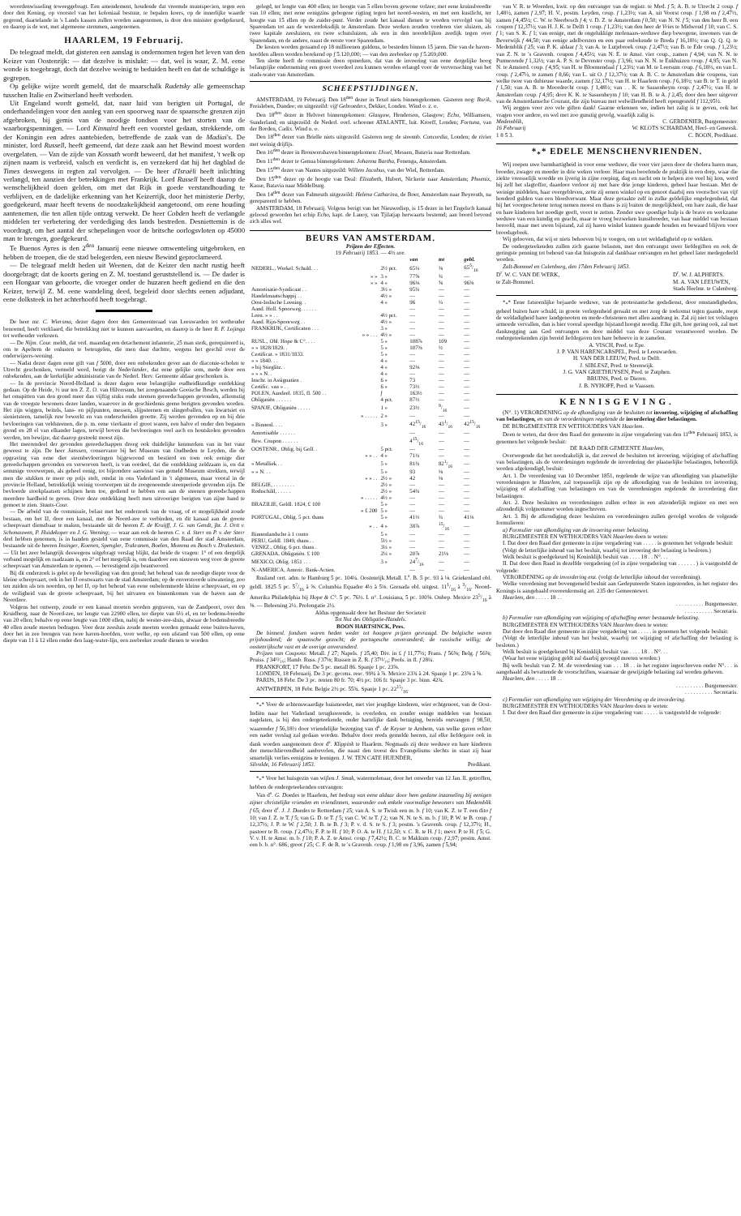woordenwisseling teweeggebragt. Een amendement, houdende dat vreemde muntspecien, tegen een door den Koning, op voorstel van het koloniaal bestuur, te bepalen koers, op de innerlijke waarde gegrond, daartelande in 's Lands kassen zullen worden aangenomen, is door den minister goedgekeurd, en daarop is de wet, met algemeene stemmen, aangenomen.
HAARLEM, 19 Februarij.
De telegraaf meldt, dat gisteren een aanslag is ondernomen tegen het leven van den Keizer van Oostenrijk: — dat dezelve is mislukt: — dat, wel is waar, Z. M. eene wonde is toegebragt, doch dat dezelve weinig te beduiden heeft en dat de schuldige is gegrepen.
Op gelijke wijze wordt gemeld, dat de maarschalk Radetsky alle gemeenschap tusschen Italie en Zwitserland heeft verboden.
Uit Engeland wordt gemeld, dat, naar luid van berigten uit Portugal, de onderhandelingen voor den aanleg van een spoorweg naar de spaansche grenzen zijn afgebroken, bij gemis van de noodige fondsen voor het storten van de waarborgspenningen. — Lord Kinnaird heeft een voorstel gedaan, strekkende, om der Koningin een adres aantebieden, betreffende de zaak van de Madiai's. De minister, lord Russell, heeft gemeend, dat deze zaak aan het Bewind moest worden overgelaten. — Van de zijde van Kossuth wordt beweerd, dat het manifest, 't welk op zijnen naam is verbreid, valsch en verdicht is, en verzekerd dat hij het dagblad de Times deswegens in regten zal vervolgen. — De heer d'Israëli heeft inlichting verlangd, ten aanzien der betrekkingen met Frankrijk. Lord Russell heeft daarop de wenschelijkheid doen gelden, om met dat Rijk in goede verstandhouding te verblijven, en de dadelijke erkenning van het Keizerrijk, door het ministerie Derby, goedgekeurd, maar heeft tevens de noodzakelijkheid aangetoond, om eene houding aantenemen, die ten allen tijde ontzag verwekt. De heer Cobden heeft de verlangde middelen ter verbetering der verdediging des lands bestreden. Desniettemin is de voordragt, om het aantal der schepelingen voor de britsche oorlogsvloten op 45000 man te brengen, goedgekeurd.
Te Buenos Ayres is den 2<sup>den</sup> Januarij eene nieuwe omwenteling uitgebroken, en hebben de troepen, die de stad belegerden, een nieuw Bewind geproclameerd.
— De telegraaf meldt heden uit Weenen, dat de Keizer den nacht rustig heeft doorgebragt; dat de koorts gering en Z. M. toestand geruststellend is. — De dader is een Hongaar van geboorte, die vroeger onder de huzaren heeft gediend en die den Keizer, terwijl Z. M. eene wandeling deed, begeleid door slechts eenen adjudant, eene dolksteek in het achterhoofd heeft toegebragt.
De heer mr. C. Wiersma, dezer dagen door den Gemeenteraad van Leeuwarden tot wethouder benoemd, heeft verklaard, die betrekking niet te kunnen aanvaarden, en daarop is de heer R. F. Lojinga tot wethouder verkozen.
— De Nijm. Cour. meldt, dat verl. maandag een detachement infanterie, 25 man sterk, gerequireerd is, om te Apeltern de onlusten te beteugelen, die men daar duchtte, wegens het geschil over de onderwijzers-woning.
— Nadat dezer dagen eene gift van f 5000, door een onbekenden gever aan de diaconie-scholen te Utrecht geschonken, vermeld werd, berigt de Nederlander, dat eene gelijke som, mede door een onbekenden, aan de kerkelijke administratie van de Nederl. Herv. Gemeente aldaar geschonken is.
— In de provincie Noord-Holland is dezer dagen eene belangrijke oudheidkundige ontdekking gedaan. Op de Heide, ½ uur ten Z. Z. O. van Hilversum, het zoogenaamde Gooische Bosch, werden bij het omspitten van den grond meer dan vijftig stuks oude steenen gereedschappen gevonden, afkomstig van de vroegste bewoners dezer landen, waarover in de geschiedenis geene berigten gevonden worden. Het zijn wiggen, beitels, lans- en pijlpunten, messen, slijpsteenen en slingerballen, van kwartsiet en sienietsteen, tamelijk ruw bewerkt en van onderscheiden grootte. Zij werden gevonden op en bij drie bevloeringen van veldsteenen, die p. m. eene vierkante el groot waren, een halve el onder den beganen grond en 28 el van elkander lagen, terwijl boven die bevloeringen veel asch en houtskolen gevonden werden, ten bewijze, dat daarop gestookt moest zijn.
Het meerendeel der gevonden gereedschappen droeg ook duidelijke kenmerken van in het vuur geweest te zijn. De heer Janssen, conservator bij het Museum van Oudheden te Leyden, die de opgraving van eene dier steenbevloeringen bijgewoond en bestierd en toen ook eenige dier gereedschappen gevonden en verworven heeft, is van oordeel, dat die ontdekking zeldzaam is, en dat sommige voorwerpen, als geheel eenig, tot bijzondere aanwinst van gemeld Museum strekken, terwijl men die stukken te meer op prijs stelt, omdat in ons Vaderland in 't algemeen, maar vooral in de provincie Holland, betrekkelijk weinig voorwerpen uit de zoogenoemde steenperiode gevonden zijn. De bevloerde stookplaatsen schijnen hem toe, gediend te hebben om aan de steenen gereedschappen meerdere hardheid te geven. Over deze ontdekking heeft men uitvoeriger berigten van zijne hand te gemoet te zien. Staats-Cour.
— De arbeid van de commissie, belast met het onderzoek van de vraag, of er mogelijkheid zoude bestaan, om het IJ, door een kanaal, met de Noord-zee te verbinden, en dit kanaal aan de groote scheepvaart dienstbaar te maken, bestaande uit de heeren E. de Kruijff, J. G. van Gendt, jhr. J. Ortt v. Schonauwen, P. Huidekoper en J. G. Veening; — waar aan ook de heeren C. v. d. Sterr en P. v. der Sterr deel hebben genomen, is in handen gesteld van eene commissie van den Raad der stad Amsterdam, bestaande uit de heeren Insinger, Koenen, Spengler, Trakranen, Boelen, Momma en Bosch v. Drakestein. — Uit het zeer belangrijk deswegens uitgebragt verslag blijkt, dat beide de vragen: 1° of een dergelijk verband mogelijk en raadzaam is, en 2° of het mogelijk is, om daardoor een nieuwen weg voor de groote scheepvaart van Amsterdam te openen, — bevestigend zijn beantwoord.
Bij dit onderzoek is gelet op de beveiliging van den grond; het behoud van de noodige diepte voor de kleine scheepvaart, ook in het IJ oostwaarts van de stad Amsterdam; op de onverstoorde uitwatering, zoo ten zuiden als ten noorden, op het IJ, op het behoud van eene onbelemmerde kleine scheepvaart, en op de veiligheid van de groote scheepvaart, bij het uitvaren en binnenkomen van de haven aan de Noordzee.
Volgens het ontwerp, zoude er een kanaal moeten worden gegraven, van de Zandpoort, over den Kruidberg, naar de Noord-zee, ter lengte van 22900 ellen, ter diepte van 6½ el, en ter bodems-breedte van 20 ellen; behalve op eene lengte van 1000 ellen, nabij de wester-zee-sluis, alwaar de bodemsbreedte 40 ellen zoude moeten bedragen. Voor deze zeesluis zoude moeten worden gemaakt eene buiten-haven, door het in zee brengen van twee haven-hoofden, voor welke, op een afstand van 500 ellen, op eene diepte van 11 à 12 ellen onder den laag-water-lijn, een zeebreker zoude dienen te worden
gelegd, ter lengte van 400 ellen; ter hoogte van 5 ellen boven gewone volzee; met eene kruinsbreedte van 10 ellen; met eene eenigzins gebogene rigting tegen het noord-westen, en met een kustlicht, ter hoogte van 15 ellen op de zuider-punt. Verder zoude het kanaal dienen te worden vervolgd van bij Sparendam tot aan de westerdoksdijk te Amsterdam. Deze werken zouden vorderen vier sluizen, als twee kapitale zeesluizen, en twee schutsluizen, als een in den noordelijken zeedijk tegen over Sparendam, en de andere, naast de eerste voor Sparendam.
De kosten worden geraamd op 18 millioenen guldens, te besteden binnen 15 jaren. Die van de haven-hoofden alleen worden berekend op f 5.120,000; — van den zeebreker op f 5.269,000.
Ten slotte heeft de commissie doen opmerken, dat van de invoering van eene dergelijke hoog belangrijke onderneming een groot voordeel zou kunnen worden erlangd voor de ververssching van het stads-water van Amsterdam.
SCHEEPSTIJDINGEN.
AMSTERDAM, 19 Februarij. Den 18<sup>den</sup> dezer in Texel niets binnengekomen. Gisteren nog: Rurik, Freisleben, Dundee; en uitgezeild: vijf Gebroeders, Dekker, Londen. Wind o. z. o.
Den 18<sup>den</sup> dezer in Helvoet binnengekomen: Glasgow, Henderson, Glasgow; Echo, Williamson, Sunderland; en uitgezeild: de Nederl. oorl. schooner ATALANTE, luit. Kroeff, Londen; Fortuna, van der Borden, Cadix. Wind n. o.
Den 18<sup>den</sup> dezer van Brielle niets uitgezeild. Gisteren nog: de stoomb. Concordia, Londen; de rivier met weinig drijfijs.
Den 16<sup>den</sup> dezer in Brouwershaven binnengekomen: IJssel, Messen, Batavia naar Rotterdam.
Den 11<sup>den</sup> dezer te Genua binnengekomen: Johanna Bartha, Fenenga, Amsterdam.
Den 15<sup>den</sup> dezer van Nantes uitgezeild: Willem Jacobus, van der Wiel, Rotterdam.
Den 15<sup>den</sup> dezer op de hoogte van Deal: Elisabeth, Hubert, Nickerie naar Amsterdam; Phoenix, Kasse, Batavia naar Middelburg.
Den 14<sup>den</sup> dezer van Falmouth uitgezeild: Helena Catharina, de Boer, Amsterdam naar Beyrouth, na gerepareerd te hebben.
AMSTERDAM, 18 Februarij. Volgens berigt van het Nieuwediep, is 15 dezer in het Engelsch kanaal geloosd geworden het schip Echo, kapt. de Lanoy, van Tjilatjap herwaarts bestemd; aan boord bevond zich alles wel.
BEURS VAN AMSTERDAM.
Prijzen der Effecten.
19 Februarij 1853. — 4½ ure.
| | | van | tot | gebl. |
| --- | --- | --- | --- | --- |
| NEDERL., Werkel. Schuld. . . | 2½ pct. | 65¼ | ⅜ | 655/16 |
| » » | 3 » | 77⅝ | ¾ | — |
| » » | 4 » | 96⅛ | ⅝ | 96⅜ |
| Amortisatie-Syndicaat . . | 3½ » | 95¾ | — | — |
| Handelmaatschappij . . | 4½ » | — | — | — |
| Oost-Indische Leening. . | 4 » | 96 | ¼ | — |
| Aand. Holl. Spoorweg. . . . . . | | — | — | — |
| Leen. » » . . | 4½ pct. | — | — | — |
| Aand. Rijn-Spoorweg . . | 4½ » | — | — | — |
| FRANKRIJK, Certificaten . . . | 3 » | — | — | — |
| » » . . . | 4½ » | — | — | — |
| RUSL., Obl. Hope & C°. . . . | 5 » | 108⅞ | 109 | — |
| » » 1828/1829. . | 5 » | 107⅜ | ½ | — |
| Certificat. » 1831/1833. | 5 » | — | — | — |
| » » 1840. . . | 4 » | — | — | — |
| » bij Stieglitz. . | 4 » | 92⅛ | — | — |
| » » » N. . | 4 » | — | — | — |
| Inschr. in Assignatien . | 6 » | 73 | — | — |
| Certific. van » . . | 6 » | 73½ | — | — |
| POLEN, Aandeel. 1835, fl. 500 . . | f | 163½ | — | — |
| Obligatiën . . . . . . | 4 pct. | 87½ | — | — |
| SPANJE, Obligatiën . . . . . | 1 » | 23½ | 9/16 | — |
| » . . . . . | 2 » | — | — | — |
| » Binnenl. . . . | 3 » | 4215/16 | 431/16 | 4215/16 |
| Amortisable . . . . . . | | — | — | — |
| Bew. Coupon . . . . . . | | 415/16 | — | — |
| OOSTENR., Oblig. bij Goll. . | 5 pct. | — | — | — |
| » » . . | 4 » | 71¼ | — | — |
| » Metalliek . . | 5 » | 81¾ | 821/16 | — |
| » » N. . . | 5 » | 93 | ⅛ | — |
| » » . . | 2½ » | 42 | ⅛ | — |
| BELGIE, . . . . . . . . | 2½ » | — | — | — |
| Rothschild, . . . . . | 2½ » | 54¾ | — | — |
| » . . . . . | 4½ » | — | — | — |
| BRAZILIE, Geldl. 1824, £ 100 | 5 » | — | — | — |
| » £ 200 | 5 » | — | — | — |
| PORTUGAL, Oblig. 5 pct. thans | 5 » | 41½ | ¾ | 41⅛ |
| » . . | 4 » | 38⅞ | 15/16 | — |
| Binnenlandsche à 1 conto | 5 » | — | — | — |
| PERU, Geldl. 1849, thans . . | 5½ » | — | — | — |
| VENEZ., Oblig. 6 pct. thans . | 3¼ » | — | — | — |
| GRENADA, Obligatiën. £ 100 | 2¼ » | 20⅞ | 21⅛ | — |
| MEXICO, Oblig. 1851 . . . | 3 » | 247/16 | — | — |
| N.-AMERICA, Americ. Bank-Actien. | | — | — | — |
Rusland cert. adm. te Hamburg 5 pc. 104¼. Oostenrijk Metall. L<sup>s</sup>. B. 5 pc. 93 à ⅛. Griekenland obl. geldl. 1825 5 pc. 57/16 à ⅝. Columbia Equador 4½ à 5⅛. Grenada obl. uitgest. 111/16 à 3/16. Noord-Amerika Philadelphia bij Hope & C°. 5 pc. 76½. I. n°. Louisiana, 5 pc. 100⅝. Onbep. Mexico 235/16 à ⅜. — Beleening 2½. Prolongatie 2½.
Aldus opgemaakt door het Bestuur der Societeit
Tot Nut des Obligatie-Handels.
BOON HARTSINCK, Pres.
De binnenl. fondsen waren heden weder tot hoogere prijzen gevraagd. De belgische waren prijshoudend; de spaansche gezocht; de portugesche onveranderd; de russische willig; de oostenrijksche vast en de overige onveranderd.
Prijzen van Coupons: Metall. f 27; Napels. f 25,40; Div. in £ f 11,77½; Frans. f 56⅝; Belg. f 56⅝; Pruiss. f 34¹¹⁄₁₆; Hamb. Russ. f 37⅛; Russen in Z. R. f 37¹¹⁄₁₆; Pools. in fl. f 28¼.
FRANKFORT, 17 Febr. De 5 pc. metall 86. Spanje 1 pc. 23⅝.
LONDEN, 18 Februarij. De 3 pc. gecons. resc. 99¾ à ⅞. Mexico 23¾ à 24. Spanje 1 pc. 23⅝ à ⅝.
PARIJS, 18 Febr. De 3 pc. renten 80 fr. 70; 4½ pc. 106 fr. Spanje 3 pc. binn. 42¾.
ANTWERPEN, 18 Febr. Belgie 2½ pc. 55¾. Spanje 1 pc. 2215/16.
*<sub>*</sub>* Voor de achtenswaardige huismoeder, met vier jeugdige kinderen, wier echtgenoot, van de Oost-Indiën naar het Vaderland terugkeerende, is overleden, en zonder eenige middelen van bestaan nagelaten, is bij den ondergeteekende, onder hartelijke dank betuiging, bereids ontvangen f 98,50, waaronder f 56,18½ door vriendelijke bezorging van d<sup>s</sup>. de Keyser te Arnhem, van welke gaven echter een nader verslag zal gedaan worden. Behalve door reeds gemelde heeren, zal elke liefdegave ook in dank worden aangenomen door d<sup>s</sup>. Klippink te Haarlem. Nogmaals zij deze weduwe en hare kinderen der menschlievendheid aanbevolen, die naast den troost des Evangeliums slechts in staat zij haar smartelijk verlies eenigzins te leenigen. J. W. TEN CATE HUENDER,
Silvolde, 16 Februarij 1853. Predikant.
*<sub>*</sub>* Voor het huisgezin van wijlen J. Smak, watermolenaar, door het onweder van 12 Jan. ll. getroffen, hebben de ondergeteekenden ontvangen:
Van d<sup>s</sup>. G. Doedes te Haarlem, het bedrag van eene aldaar door hem gedane inzameling bij eenigen zijner christelijke vrienden en vriendinnen, waaronder ook enkele voormalige bewoners van Medemblik f 65; door d<sup>r</sup>. J. J. Doedes te Rotterdam f 25; van A. S. te Twisk een m. b. f 10; van K. Z. te T. een dito f 10; van J. Z. te T. f 5; van G. D. te T. f 5; van C. W. te T. f 2; van N. N. te S. m. b. f 10; P. W. te B. coup. f 12,37½; J. P. te W. f 2,50; J. B. te B. f 3; P. v. d. S. te S. f 3; postm. 's Gravenh. coup. f 12,37½; H., pastoor te B. coup. f 2,47½; F. P. te H. f 10; P. O. A. te H. f 12,50; v. C. R. te H. f 1; mevr. P. te H. f 5; G. V. v. H. te Amst. m. b. f 10; P. A. Z. te Amst. coup. f 7,42½; B. C. te Makkum coup. f 2,97; postm. Amst. een b. b. n°. 686, groot f 25; C. F. de R. te 's Gravenh. coup. f 1,98 en f 3,96, zamen f 5,94;
van V. R. te Woerden, kwit. op den ontvanger van de registr. te Med. f 5; A. B. te Utrecht 2 coup. f 1,48½, zamen f 2,97; H. V., postm. Leyden, coup. f 1,23½; van A. uit Voorst coup. f 1,98 en f 2,47½, zamen f 4,45½; C. W. te Neerbosch f 4; v. D. Z. te Amsterdam f 0,50; van N. N. f 5; van den heer B. een coupon f 12,37½; van H. J. K. te Delft 1 coup. f 1,23½; van den heer de Vries te Midwoud f 10; van C. S. f 1; van S. K. f 1; van eenige, met de ongelukkige molenaars-weduwe diep bewogene, inwoners van de Beverwijk f 44,50; van eenige adelborsten en een paar onbekende te Breda f 16,18½; van Q. Q. Q. te Medemblik f 25; van P. K. aldaar f 3; van A. te Lutjebroek coup. f 2,47½; van B. te Ede coup. f 1,23½; van Z. N. te 's Gravenh. coupon f 4,45½; van N. E. te Amst. vier coup., zamen f 4,94; van N. N. te Purmerende f 1,32½; van A. P. S. te Deventer coup. f 3,96; van N. N. te Enkhuizen coup. f 4,95; van N. N. te Amsterd. coup. f 4,95; van H. te Bloemendaal f 1,23½; van M. te Leersum coup. f 6,18½, en van L. coup. f 2,47½, te zamen f 8,66; van L. uit O. f 12,37½; van A. B. C. te Amsterdam drie coupons, van welke twee van dubieuse waarde, zamen f 32,17½; van H. te Haarlem coup. f 6,18½; van B. te T. in geld f 1,50; van A. B. te Moordrecht coup. f 1,48½; van . . K. te Sassenheym coup. f 2,47½; van H. te Amsterdam coup. f 4,95; door K. K. te Sassenheym f 10; van H. B. te A. f 2,45; door den heer uitgever van de Amsterdamsche Courant, die zijn bureau met welwillendheid heeft opengesteld f 112,95½.
Wij zeggen voor zoo vele giften dank! Gaarne erkennen we, indien het zalig is te geven, ook het vragen voor andere, en wel met zoo gunstig gevolg, waarlijk zalig is.
Medemblik, C. GERDENIER, Burgemeester.
16 Februarij W. KLOTS SCHARDAM, Heel- en Geneesk.
1 8 5 3. C. BOON, Predikant.
*<sub>*</sub>* EDELE MENSCHENVRIENDEN.
Wij roepen uwe barmhartigheid in voor eene weduwe, die voor vier jaren door de cholera haren man, broeder, zwager en moeder in drie weken verloor. Haar man beoefende de praktijk in een dorp, waar die ziekte vreesselijk woedde en ijverig in zijne roeping, dag en nacht om te helpen zoo veel hij kon, werd hij zelf het slagtoffer, daardoor verloor zij met hare drie jonge kinderen, geheel haar bestaan. Met de weinige middelen, haar overgebleven, zette zij eenen winkel op en genoot daarbij een voorschot van vijf honderd gulden van een bloedverwant. Maar deze geraakte zelf in zulke geldelijke ongelegenheid, dat hij het voorgeschotene terug nemen moest en thans is zij buiten de mogelijkheid, om hare zaak, die haar en hare kinderen het noodige geeft, voort te zetten. Zonder uwe spoedige hulp is de brave en werkzame weduwe van een kundig en geacht, maar te vroeg bezweken kunstbroeder, van haar middel van bestaan beroofd, maar met uwen bijstand, zal zij haren winkel kunnen gaande houden en bewaard blijven voor broodsgebrek.
Wij gelooven, dat wij er niets behoeven bij te voegen, om u tot weldadigheid op te wekken.
De ondergeteekenden zullen zich gaarne belasten, met den ontvangst uwer liefdegiften en ook de geringste penning tot behoud van dat huisgezin zal dankbaar ontvangen en het geheel later medegedeeld worden.
Zalt-Bommel en Culenborg, den 17den Februarij 1853.
D<sup>r</sup>. W. C. VAN DE WERK,
te Zalt-Bommel. D<sup>r</sup>. W. J. ALPHERTS.
M. A. VAN LEEUWEN,
Stads Heelmr. te Culenborg.
*<sub>*</sub>* Eene fatsoenlijke bejaarde weduwe, van de protestantsche godsdienst, door omstandigheden, geheel buiten hare schuld, in groote verlegenheid geraakt en met zorg de toekomst tegen gaande, roept de weldadigheid harer landgenooten en mede-christenen met allen aandrang in. Zal zij niet tot volslagen armoede vervallen, dan is hier vooral spoedige bijstand hoogst noodig. Elke gift, hoe gering ook, zal met dankzegging aan God ontvangen en door middel van deze Courant verantwoord worden. De ondergeteekenden zijn bereid liefdegaven ten hare behoeve in te zamelen.
A. VISCH, Pred. te Epe.
J. P. VAN HARENCARSPEL, Pred. te Leeuwarden.
H. VAN DER LEEUW, Pred. te Delft.
J. SIBLESZ, Pred. te Steenwijk.
J. G. VAN GRIETHUYSEN, Pred. te Zutphen.
BRUINS, Pred. te Dieren.
J. B. NYHOFF, Pred. te Vaassen.
KENNISGEVING.
(N°. 1) VERORDENING op de afkondiging van de besluiten tot invoering, wijziging of afschaffing van belastingen, en van de verordeningen regelende de invordering dier belastingen.
DE BURGEMEESTER EN WETHOUDERS VAN Haarlem.
Doen te weten, dat door den Raad der gemeente in zijne vergadering van den 11<sup>den</sup> Februarij 1853, is genomen het volgende besluit:
DE RAAD DER GEMEENTE Haarlem,
Overwegende dat het noodzakelijk is, dat zoowel de besluiten tot invoering, wijziging of afschaffing van belastingen, als de verordeningen regelende de invordering der plaatselijke belastingen, behoorlijk worden afgekondigd, besluit:
Art. 1. De verordening van 10 December 1851, regelende de wijze van afkondiging van plaatselijke verordeningen te Haarlem, zal toepasselijk zijn op de afkondiging van de besluiten tot invoering, wijziging of afschaffing van belastingen en van de verordeningen regelende de invordering dier belastingen.
Art. 2. Deze besluiten en verordeningen zullen echter in een afzonderlijk register en met een afzonderlijk volgnommer worden ingeschreven.
Art. 3. Bij de afkondiging dezer besluiten en verordeningen zullen gevolgd worden de volgende formulieren:
a) Formulier van afkondiging van de invoering eener belasting.
BURGEMEESTER EN WETHOUDERS VAN Haarlem doen te weten:
I. Dat door den Raad dier gemeente in zijne vergadering van . . . . . is genomen het volgende besluit:
(Volgt de letterlijke inhoud van het besluit, waarbij tot invoering der belasting is besloten.)
Welk besluit is goedgekeurd bij Koninklijk besluit van . . . . 18 . . N°. . .
II. Dat door dien Raad in dezelfde vergadering (of in zijne vergadering van . . . . . . ) is vastgesteld de volgende:
VERORDENING op de invordering enz. (volgt de letterlijke inhoud der verordening).
Welke verordening met bovengemeld besluit aan Gedeputeerde Staten ingezonden, in het register des Konings is aangehaald overeenkomstig art. 235 der Gemeentewet.
Haarlem, den . . . . . 18 . .
. . . . . . . . . . Burgemeester.
. . . . . . . . . . Secretaris.
b) Formulier van afkondiging van wijziging of afschaffing eener bestaande belasting.
BURGEMEESTER EN WETHOUDERS VAN Haarlem doen te weten:
Dat door den Raad dier gemeente in zijne vergadering van . . . . . is genomen het volgende besluit:
(Volgt de letterlijke inhoud van het besluit, waarbij tot wijziging of afschaffing der belasting is besloten.)
Welk besluit is goedgekeurd bij Koninklijk besluit van . . . . 18 . . N°. . .
(Waar het eene wijziging geldt zal daarbij gevoegd moeten worden:)
Bij welk besluit van Z. M. de verordening van . . . 18 . . in het register ingeschreven onder N°. . . is aangehaald als bevattende de voorschriften, waarnaar de gewijzigde belasting zal worden geheven.
Haarlem, den . . . . . 18 . .
. . . . . . . . . . Burgemeester.
. . . . . . . . . . Secretaris.
c) Formulier van afkondiging van wijziging der Verordening op de invordering.
BURGEMEESTER EN WETHOUDERS VAN Haarlem doen te weten:
I. Dat door den Raad dier gemeente in zijne vergadering van: . . . . . is vastgesteld de volgende: